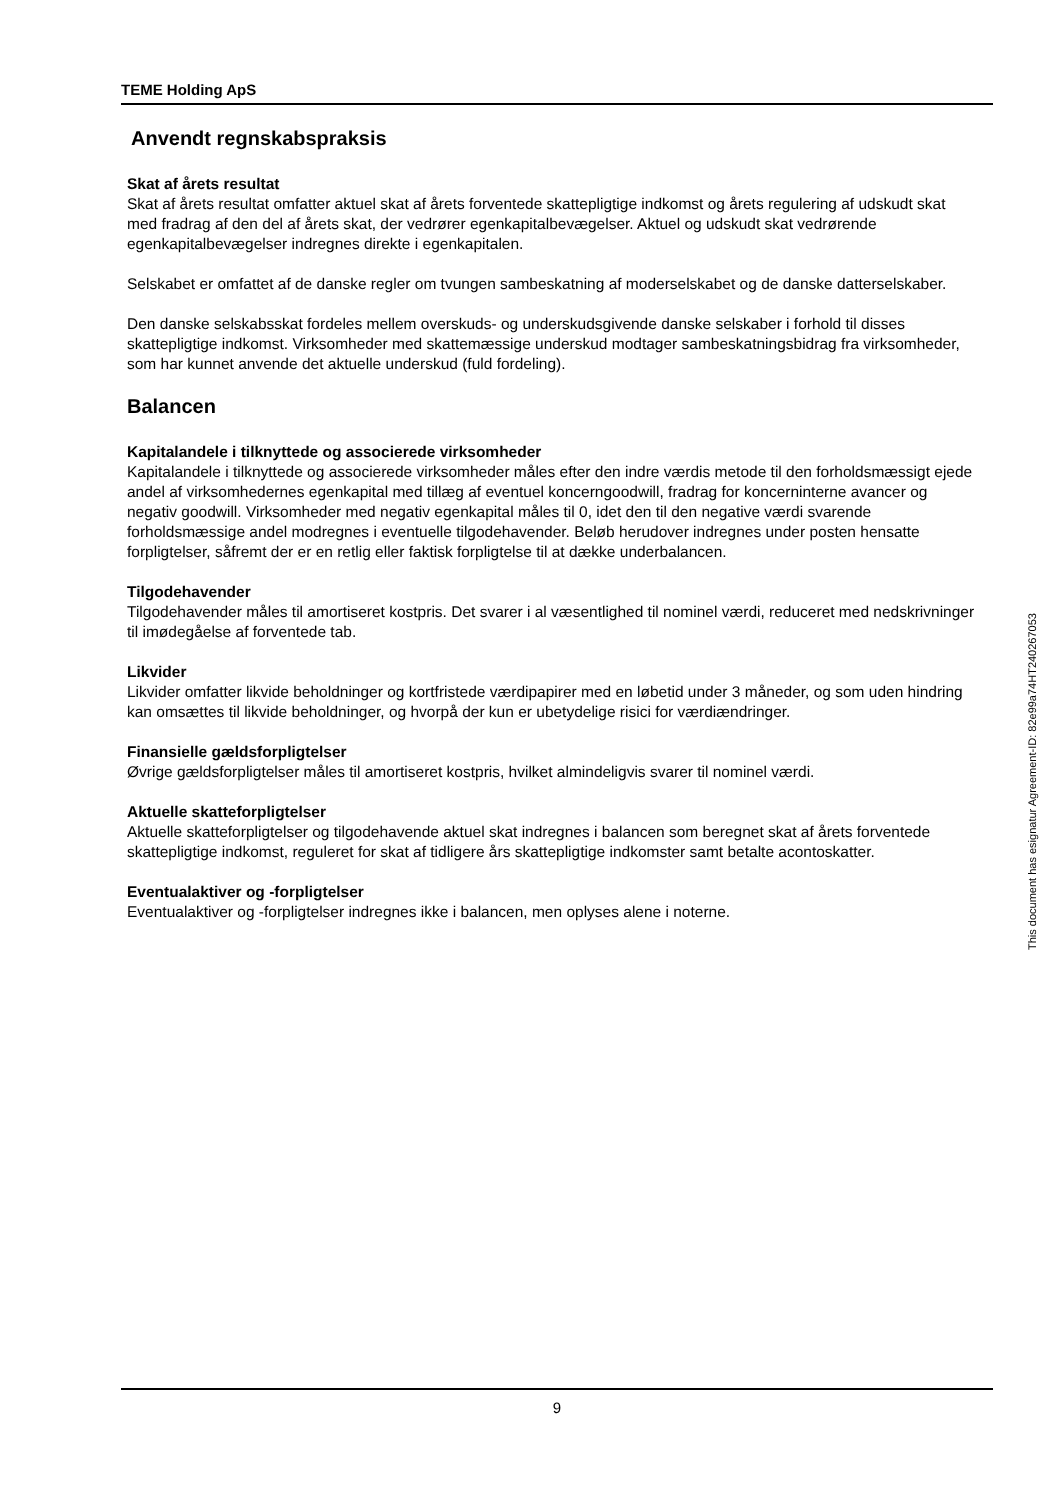TEME Holding ApS
Anvendt regnskabspraksis
Skat af årets resultat
Skat af årets resultat omfatter aktuel skat af årets forventede skattepligtige indkomst og årets regulering af udskudt skat med fradrag af den del af årets skat, der vedrører egenkapitalbevægelser. Aktuel og udskudt skat vedrørende egenkapitalbevægelser indregnes direkte i egenkapitalen.
Selskabet er omfattet af de danske regler om tvungen sambeskatning af moderselskabet og de danske datterselskaber.
Den danske selskabsskat fordeles mellem overskuds- og underskudsgivende danske selskaber i forhold til disses skattepligtige indkomst. Virksomheder med skattemæssige underskud modtager sambeskatningsbidrag fra virksomheder, som har kunnet anvende det aktuelle underskud (fuld fordeling).
Balancen
Kapitalandele i tilknyttede og associerede virksomheder
Kapitalandele i tilknyttede og associerede virksomheder måles efter den indre værdis metode til den forholdsmæssigt ejede andel af virksomhedernes egenkapital med tillæg af eventuel koncerngoodwill, fradrag for koncerninterne avancer og negativ goodwill. Virksomheder med negativ egenkapital måles til 0, idet den til den negative værdi svarende forholdsmæssige andel modregnes i eventuelle tilgodehavender. Beløb herudover indregnes under posten hensatte forpligtelser, såfremt der er en retlig eller faktisk forpligtelse til at dække underbalancen.
Tilgodehavender
Tilgodehavender måles til amortiseret kostpris. Det svarer i al væsentlighed til nominel værdi, reduceret med nedskrivninger til imødegåelse af forventede tab.
Likvider
Likvider omfatter likvide beholdninger og kortfristede værdipapirer med en løbetid under 3 måneder, og som uden hindring kan omsættes til likvide beholdninger, og hvorpå der kun er ubetydelige risici for værdiændringer.
Finansielle gældsforpligtelser
Øvrige gældsforpligtelser måles til amortiseret kostpris, hvilket almindeligvis svarer til nominel værdi.
Aktuelle skatteforpligtelser
Aktuelle skatteforpligtelser og tilgodehavende aktuel skat indregnes i balancen som beregnet skat af årets forventede skattepligtige indkomst, reguleret for skat af tidligere års skattepligtige indkomster samt betalte acontoskatter.
Eventualaktiver og -forpligtelser
Eventualaktiver og -forpligtelser indregnes ikke i balancen, men oplyses alene i noterne.
This document has esignatur Agreement-ID: 82e99a74HT240267053
9